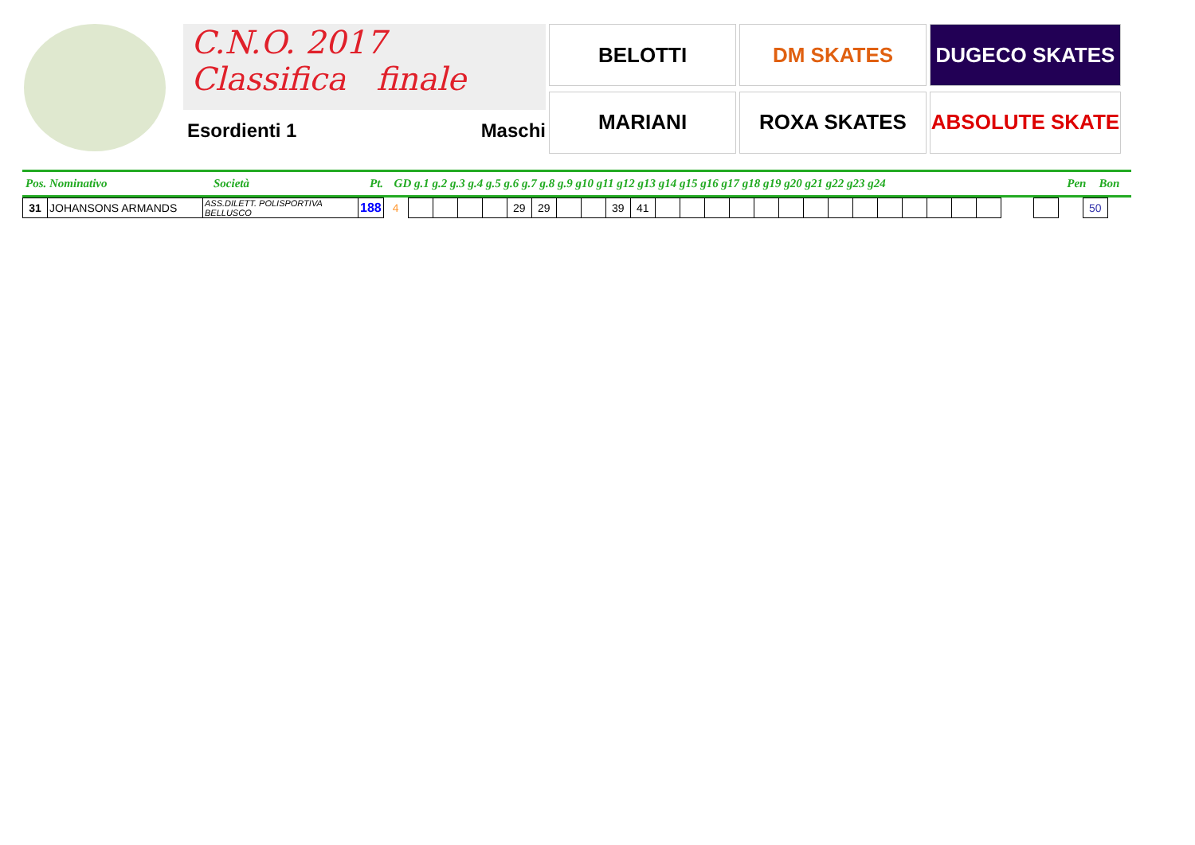C.N.O. 2017
Classifica finale
Esordienti 1 Maschi
BELOTTI
DM SKATES
DUGECO SKATES
MARIANI
ROXA SKATES
ABSOLUTE SKATE
| Pos. Nominativo | Società | Pt. | GD g.1 g.2 g.3 g.4 g.5 g.6 g.7 g.8 g.9 g10 g11 g12 g13 g14 g15 g16 g17 g18 g19 g20 g21 g22 g23 g24 | Pen | Bon |
| 31 | JOHANSONS ARMANDS | ASS.DILETT. POLISPORTIVA BELLUSCO | 188 | 4 | | | | | 29 | 29 | | | 39 | 41 | | | | | | | | | | | | | | | | | | 50 |